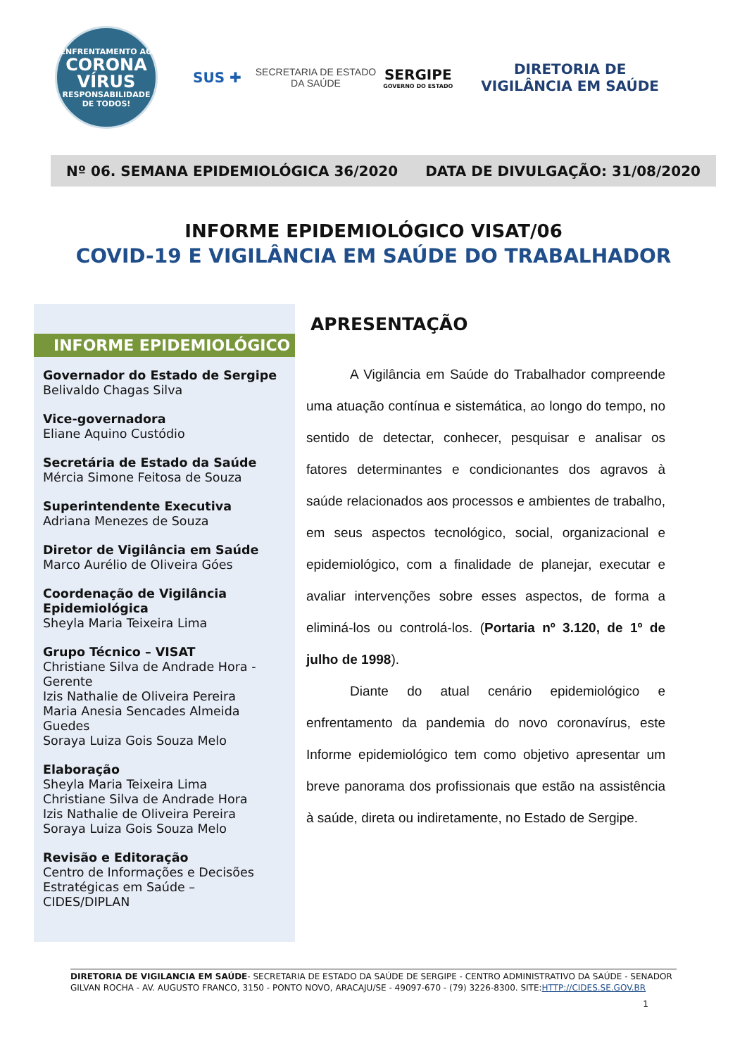ENFRENTAMENTO AO
CORONA
VÍRUS
RESPONSABILIDADE DE TODOS!
SUS ✚
SECRETARIA DE ESTADO
DA SAÚDE
SERGIPE
GOVERNO DO ESTADO
DIRETORIA DE
VIGILÂNCIA EM SAÚDE
Nº 06. SEMANA EPIDEMIOLÓGICA 36/2020 DATA DE DIVULGAÇÃO: 31/08/2020
INFORME EPIDEMIOLÓGICO VISAT/06
COVID-19 E VIGILÂNCIA EM SAÚDE DO TRABALHADOR
INFORME EPIDEMIOLÓGICO
Governador do Estado de Sergipe
Belivaldo Chagas Silva
Vice-governadora
Eliane Aquino Custódio
Secretária de Estado da Saúde
Mércia Simone Feitosa de Souza
Superintendente Executiva
Adriana Menezes de Souza
Diretor de Vigilância em Saúde
Marco Aurélio de Oliveira Góes
Coordenação de Vigilância Epidemiológica
Sheyla Maria Teixeira Lima
Grupo Técnico – VISAT
Christiane Silva de Andrade Hora - Gerente
Izis Nathalie de Oliveira Pereira
Maria Anesia Sencades Almeida Guedes
Soraya Luiza Gois Souza Melo
Elaboração
Sheyla Maria Teixeira Lima
Christiane Silva de Andrade Hora
Izis Nathalie de Oliveira Pereira
Soraya Luiza Gois Souza Melo
Revisão e Editoração
Centro de Informações e Decisões Estratégicas em Saúde – CIDES/DIPLAN
APRESENTAÇÃO
A Vigilância em Saúde do Trabalhador compreende uma atuação contínua e sistemática, ao longo do tempo, no sentido de detectar, conhecer, pesquisar e analisar os fatores determinantes e condicionantes dos agravos à saúde relacionados aos processos e ambientes de trabalho, em seus aspectos tecnológico, social, organizacional e epidemiológico, com a finalidade de planejar, executar e avaliar intervenções sobre esses aspectos, de forma a eliminá-los ou controlá-los. (Portaria nº 3.120, de 1º de julho de 1998).
Diante do atual cenário epidemiológico e enfrentamento da pandemia do novo coronavírus, este Informe epidemiológico tem como objetivo apresentar um breve panorama dos profissionais que estão na assistência à saúde, direta ou indiretamente, no Estado de Sergipe.
DIRETORIA DE VIGILANCIA EM SAÚDE- SECRETARIA DE ESTADO DA SAÚDE DE SERGIPE - CENTRO ADMINISTRATIVO DA SAÚDE - SENADOR GILVAN ROCHA - AV. AUGUSTO FRANCO, 3150 - PONTO NOVO, ARACAJU/SE - 49097-670 - (79) 3226-8300. SITE:HTTP://CIDES.SE.GOV.BR
1